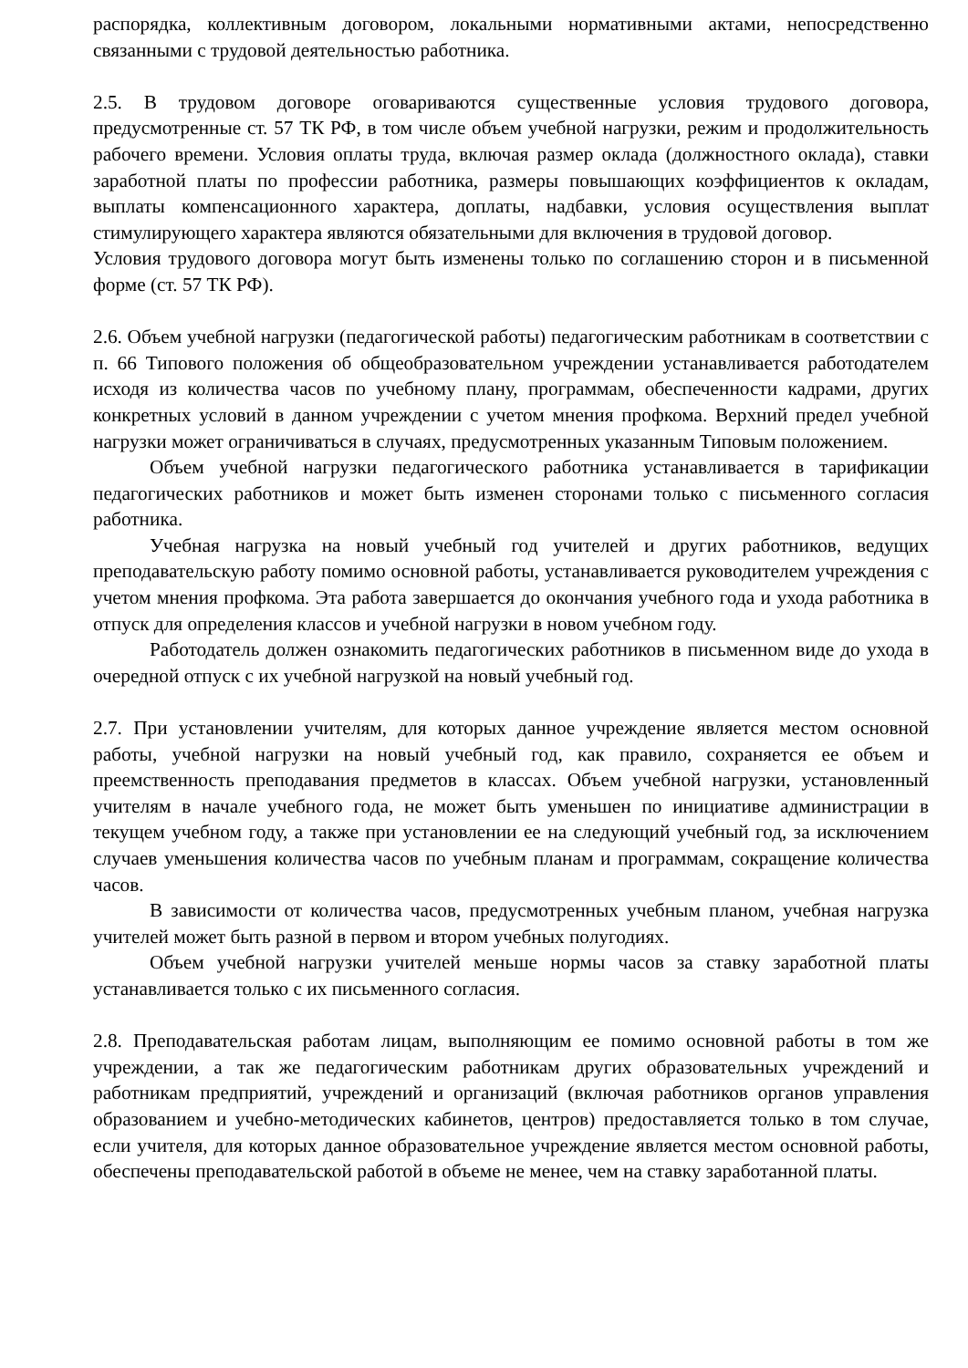распорядка, коллективным договором, локальными нормативными актами, непосредственно связанными с трудовой деятельностью работника.
2.5. В трудовом договоре оговариваются существенные условия трудового договора, предусмотренные ст. 57 ТК РФ, в том числе объем учебной нагрузки, режим и продолжительность рабочего времени. Условия оплаты труда, включая размер оклада (должностного оклада), ставки заработной платы по профессии работника, размеры повышающих коэффициентов к окладам, выплаты компенсационного характера, доплаты, надбавки, условия осуществления выплат стимулирующего характера являются обязательными для включения в трудовой договор.
Условия трудового договора могут быть изменены только по соглашению сторон и в письменной форме (ст. 57 ТК РФ).
2.6. Объем учебной нагрузки (педагогической работы) педагогическим работникам в соответствии с п. 66 Типового положения об общеобразовательном учреждении устанавливается работодателем исходя из количества часов по учебному плану, программам, обеспеченности кадрами, других конкретных условий в данном учреждении с учетом мнения профкома. Верхний предел учебной нагрузки может ограничиваться в случаях, предусмотренных указанным Типовым положением.
Объем учебной нагрузки педагогического работника устанавливается в тарификации педагогических работников и может быть изменен сторонами только с письменного согласия работника.
Учебная нагрузка на новый учебный год учителей и других работников, ведущих преподавательскую работу помимо основной работы, устанавливается руководителем учреждения с учетом мнения профкома. Эта работа завершается до окончания учебного года и ухода работника в отпуск для определения классов и учебной нагрузки в новом учебном году.
Работодатель должен ознакомить педагогических работников в письменном виде до ухода в очередной отпуск с их учебной нагрузкой на новый учебный год.
2.7. При установлении учителям, для которых данное учреждение является местом основной работы, учебной нагрузки на новый учебный год, как правило, сохраняется ее объем и преемственность преподавания предметов в классах. Объем учебной нагрузки, установленный учителям в начале учебного года, не может быть уменьшен по инициативе администрации в текущем учебном году, а также при установлении ее на следующий учебный год, за исключением случаев уменьшения количества часов по учебным планам и программам, сокращение количества часов.
В зависимости от количества часов, предусмотренных учебным планом, учебная нагрузка учителей может быть разной в первом и втором учебных полугодиях.
Объем учебной нагрузки учителей меньше нормы часов за ставку заработной платы устанавливается только с их письменного согласия.
2.8. Преподавательская работам лицам, выполняющим ее помимо основной работы в том же учреждении, а так же педагогическим работникам других образовательных учреждений и работникам предприятий, учреждений и организаций (включая работников органов управления образованием и учебно-методических кабинетов, центров) предоставляется только в том случае, если учителя, для которых данное образовательное учреждение является местом основной работы, обеспечены преподавательской работой в объеме не менее, чем на ставку заработанной платы.